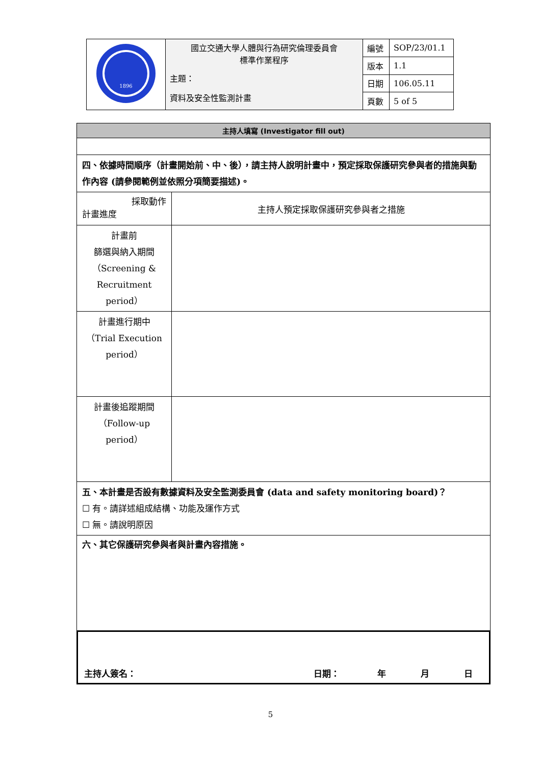| 1896 | 國立交通大學人體與行為研究倫理委員會 標準作業程序 主題： 資料及安全性監測計畫 | 編號 | SOP/23/01.1 |
| | | 版本 | 1.1 |
| | | 日期 | 106.05.11 |
| | | 頁數 | 5 of 5 |
| 主持人填寫 (Investigator fill out) | |
| 四、依據時間順序（計畫開始前、中、後），請主持人說明計畫中，預定採取保護研究參與者的措施與動作內容 (請參閱範例並依照分項簡要描述)。 | |
| 採取動作 計畫進度 | 主持人預定採取保護研究參與者之措施 |
| 計畫前 篩選與納入期間 （Screening & Recruitment period） | |
| 計畫進行期中 （Trial Execution period） | |
| 計畫後追蹤期間 （Follow-up period） | |
| 五、本計畫是否設有數據資料及安全監測委員會 (data and safety monitoring board)？ ☐ 有。請詳述組成結構、功能及運作方式 ☐ 無。請說明原因 | |
| 六、其它保護研究參與者與計畫內容措施。 | |
主持人簽名： 日期： 年 月 日
5